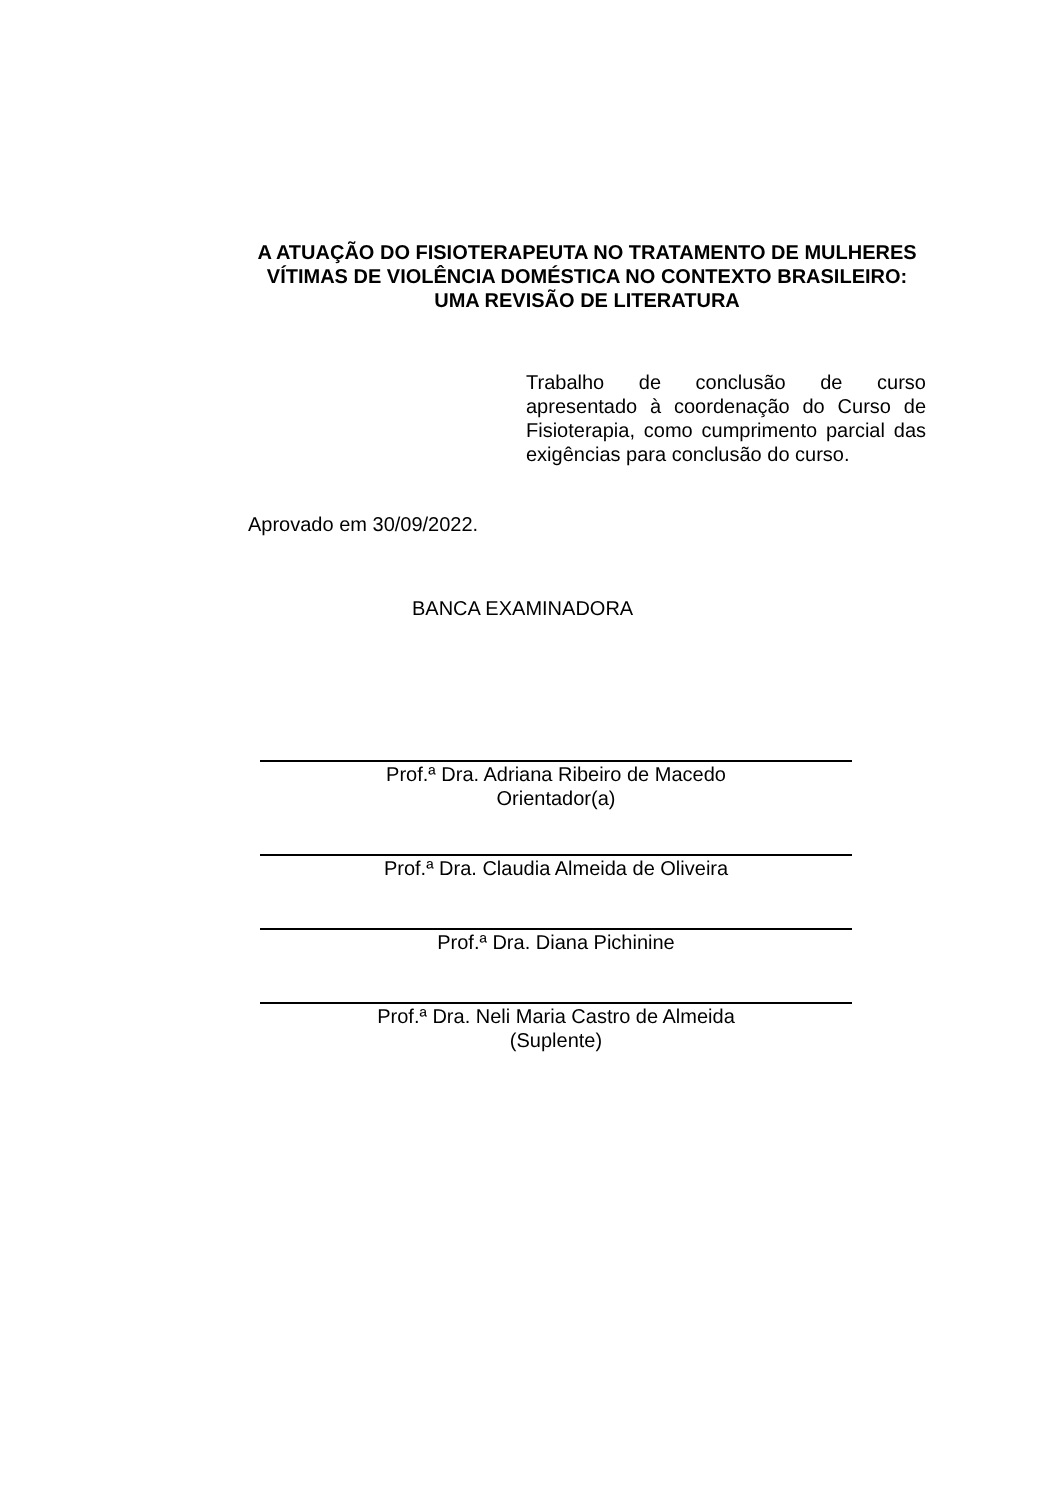A ATUAÇÃO DO FISIOTERAPEUTA NO TRATAMENTO DE MULHERES VÍTIMAS DE VIOLÊNCIA DOMÉSTICA NO CONTEXTO BRASILEIRO: UMA REVISÃO DE LITERATURA
Trabalho de conclusão de curso apresentado à coordenação do Curso de Fisioterapia, como cumprimento parcial das exigências para conclusão do curso.
Aprovado em 30/09/2022.
BANCA EXAMINADORA
Prof.ª Dra. Adriana Ribeiro de Macedo
Orientador(a)
Prof.ª Dra. Claudia Almeida de Oliveira
Prof.ª Dra. Diana Pichinine
Prof.ª Dra. Neli Maria Castro de Almeida
(Suplente)